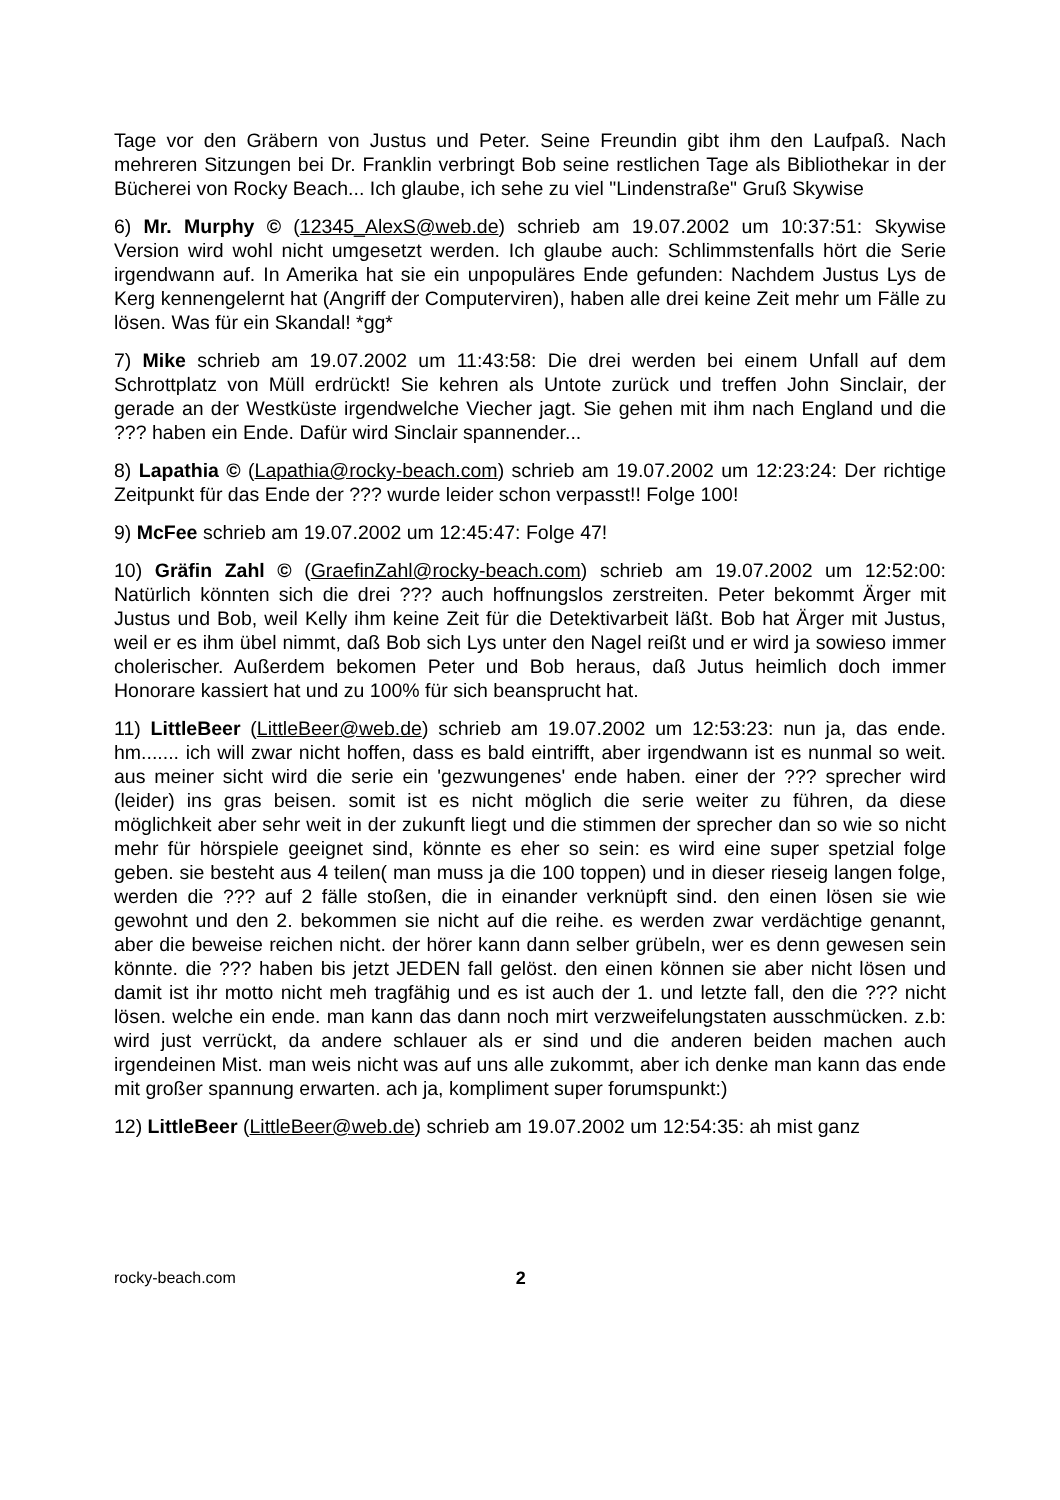Tage vor den Gräbern von Justus und Peter. Seine Freundin gibt ihm den Laufpaß. Nach mehreren Sitzungen bei Dr. Franklin verbringt Bob seine restlichen Tage als Bibliothekar in der Bücherei von Rocky Beach... Ich glaube, ich sehe zu viel "Lindenstraße" Gruß Skywise
6) Mr. Murphy © (12345_AlexS@web.de) schrieb am 19.07.2002 um 10:37:51: Skywise Version wird wohl nicht umgesetzt werden. Ich glaube auch: Schlimmstenfalls hört die Serie irgendwann auf. In Amerika hat sie ein unpopuläres Ende gefunden: Nachdem Justus Lys de Kerg kennengelernt hat (Angriff der Computerviren), haben alle drei keine Zeit mehr um Fälle zu lösen. Was für ein Skandal! *gg*
7) Mike schrieb am 19.07.2002 um 11:43:58: Die drei werden bei einem Unfall auf dem Schrottplatz von Müll erdrückt! Sie kehren als Untote zurück und treffen John Sinclair, der gerade an der Westküste irgendwelche Viecher jagt. Sie gehen mit ihm nach England und die ??? haben ein Ende. Dafür wird Sinclair spannender...
8) Lapathia © (Lapathia@rocky-beach.com) schrieb am 19.07.2002 um 12:23:24: Der richtige Zeitpunkt für das Ende der ??? wurde leider schon verpasst!! Folge 100!
9) McFee schrieb am 19.07.2002 um 12:45:47: Folge 47!
10) Gräfin Zahl © (GraefinZahl@rocky-beach.com) schrieb am 19.07.2002 um 12:52:00: Natürlich könnten sich die drei ??? auch hoffnungslos zerstreiten. Peter bekommt Ärger mit Justus und Bob, weil Kelly ihm keine Zeit für die Detektivarbeit läßt. Bob hat Ärger mit Justus, weil er es ihm übel nimmt, daß Bob sich Lys unter den Nagel reißt und er wird ja sowieso immer cholerischer. Außerdem bekomen Peter und Bob heraus, daß Jutus heimlich doch immer Honorare kassiert hat und zu 100% für sich beansprucht hat.
11) LittleBeer (LittleBeer@web.de) schrieb am 19.07.2002 um 12:53:23: nun ja, das ende. hm....... ich will zwar nicht hoffen, dass es bald eintrifft, aber irgendwann ist es nunmal so weit. aus meiner sicht wird die serie ein 'gezwungenes' ende haben. einer der ??? sprecher wird (leider) ins gras beisen. somit ist es nicht möglich die serie weiter zu führen, da diese möglichkeit aber sehr weit in der zukunft liegt und die stimmen der sprecher dan so wie so nicht mehr für hörspiele geeignet sind, könnte es eher so sein: es wird eine super spetzial folge geben. sie besteht aus 4 teilen( man muss ja die 100 toppen) und in dieser rieseig langen folge, werden die ??? auf 2 fälle stoßen, die in einander verknüpft sind. den einen lösen sie wie gewohnt und den 2. bekommen sie nicht auf die reihe. es werden zwar verdächtige genannt, aber die beweise reichen nicht. der hörer kann dann selber grübeln, wer es denn gewesen sein könnte. die ??? haben bis jetzt JEDEN fall gelöst. den einen können sie aber nicht lösen und damit ist ihr motto nicht meh tragfähig und es ist auch der 1. und letzte fall, den die ??? nicht lösen. welche ein ende. man kann das dann noch mirt verzweifelungstaten ausschmücken. z.b: wird just verrückt, da andere schlauer als er sind und die anderen beiden machen auch irgendeinen Mist. man weis nicht was auf uns alle zukommt, aber ich denke man kann das ende mit großer spannung erwarten. ach ja, kompliment super forumspunkt:)
12) LittleBeer (LittleBeer@web.de) schrieb am 19.07.2002 um 12:54:35: ah mist ganz
rocky-beach.com 2